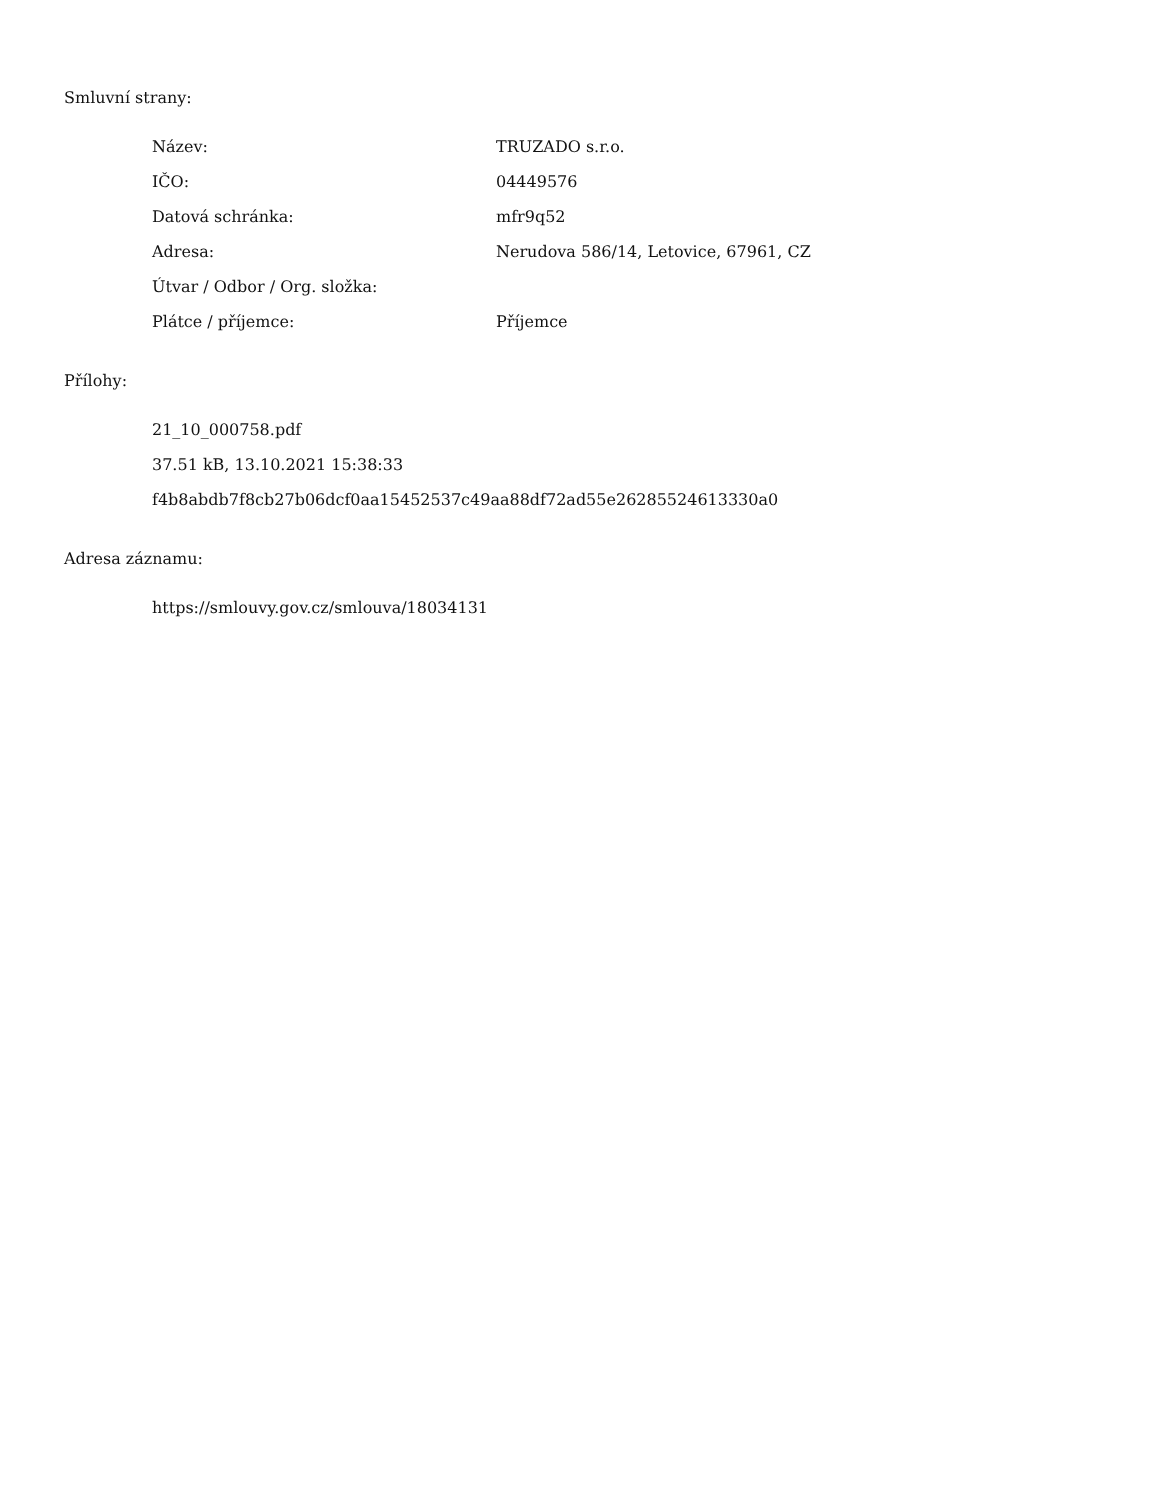Smluvní strany:
| Název: | TRUZADO s.r.o. |
| IČO: | 04449576 |
| Datová schránka: | mfr9q52 |
| Adresa: | Nerudova 586/14, Letovice, 67961, CZ |
| Útvar / Odbor / Org. složka: | |
| Plátce / příjemce: | Příjemce |
Přílohy:
21_10_000758.pdf
37.51 kB, 13.10.2021 15:38:33
f4b8abdb7f8cb27b06dcf0aa15452537c49aa88df72ad55e26285524613330a0
Adresa záznamu:
https://smlouvy.gov.cz/smlouva/18034131